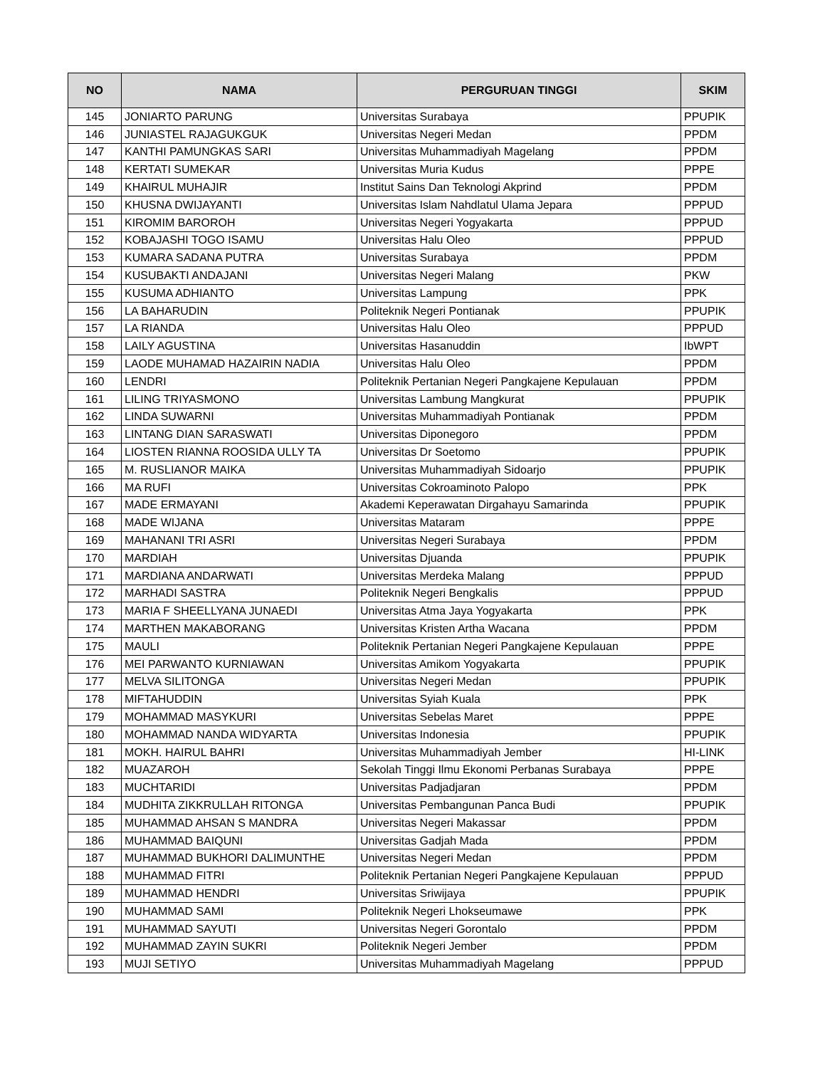| NO | NAMA | PERGURUAN TINGGI | SKIM |
| --- | --- | --- | --- |
| 145 | JONIARTO PARUNG | Universitas Surabaya | PPUPIK |
| 146 | JUNIASTEL RAJAGUKGUK | Universitas Negeri Medan | PPDM |
| 147 | KANTHI PAMUNGKAS SARI | Universitas Muhammadiyah Magelang | PPDM |
| 148 | KERTATI SUMEKAR | Universitas Muria Kudus | PPPE |
| 149 | KHAIRUL MUHAJIR | Institut Sains Dan Teknologi Akprind | PPDM |
| 150 | KHUSNA DWIJAYANTI | Universitas Islam Nahdlatul Ulama Jepara | PPPUD |
| 151 | KIROMIM BAROROH | Universitas Negeri Yogyakarta | PPPUD |
| 152 | KOBAJASHI TOGO ISAMU | Universitas Halu Oleo | PPPUD |
| 153 | KUMARA SADANA PUTRA | Universitas Surabaya | PPDM |
| 154 | KUSUBAKTI ANDAJANI | Universitas Negeri Malang | PKW |
| 155 | KUSUMA ADHIANTO | Universitas Lampung | PPK |
| 156 | LA BAHARUDIN | Politeknik Negeri Pontianak | PPUPIK |
| 157 | LA RIANDA | Universitas Halu Oleo | PPPUD |
| 158 | LAILY AGUSTINA | Universitas Hasanuddin | IbWPT |
| 159 | LAODE MUHAMAD HAZAIRIN NADIA | Universitas Halu Oleo | PPDM |
| 160 | LENDRI | Politeknik Pertanian Negeri Pangkajene Kepulauan | PPDM |
| 161 | LILING TRIYASMONO | Universitas Lambung Mangkurat | PPUPIK |
| 162 | LINDA SUWARNI | Universitas Muhammadiyah Pontianak | PPDM |
| 163 | LINTANG DIAN SARASWATI | Universitas Diponegoro | PPDM |
| 164 | LIOSTEN RIANNA ROOSIDA ULLY TA | Universitas Dr Soetomo | PPUPIK |
| 165 | M. RUSLIANOR MAIKA | Universitas Muhammadiyah Sidoarjo | PPUPIK |
| 166 | MA RUFI | Universitas Cokroaminoto Palopo | PPK |
| 167 | MADE ERMAYANI | Akademi Keperawatan Dirgahayu Samarinda | PPUPIK |
| 168 | MADE WIJANA | Universitas Mataram | PPPE |
| 169 | MAHANANI TRI ASRI | Universitas Negeri Surabaya | PPDM |
| 170 | MARDIAH | Universitas Djuanda | PPUPIK |
| 171 | MARDIANA ANDARWATI | Universitas Merdeka Malang | PPPUD |
| 172 | MARHADI SASTRA | Politeknik Negeri Bengkalis | PPPUD |
| 173 | MARIA F SHEELLYANA JUNAEDI | Universitas Atma Jaya Yogyakarta | PPK |
| 174 | MARTHEN MAKABORANG | Universitas Kristen Artha Wacana | PPDM |
| 175 | MAULI | Politeknik Pertanian Negeri Pangkajene Kepulauan | PPPE |
| 176 | MEI PARWANTO KURNIAWAN | Universitas Amikom Yogyakarta | PPUPIK |
| 177 | MELVA SILITONGA | Universitas Negeri Medan | PPUPIK |
| 178 | MIFTAHUDDIN | Universitas Syiah Kuala | PPK |
| 179 | MOHAMMAD MASYKURI | Universitas Sebelas Maret | PPPE |
| 180 | MOHAMMAD NANDA WIDYARTA | Universitas Indonesia | PPUPIK |
| 181 | MOKH. HAIRUL BAHRI | Universitas Muhammadiyah Jember | HI-LINK |
| 182 | MUAZAROH | Sekolah Tinggi Ilmu Ekonomi Perbanas Surabaya | PPPE |
| 183 | MUCHTARIDI | Universitas Padjadjaran | PPDM |
| 184 | MUDHITA ZIKKRULLAH RITONGA | Universitas Pembangunan Panca Budi | PPUPIK |
| 185 | MUHAMMAD AHSAN S MANDRA | Universitas Negeri Makassar | PPDM |
| 186 | MUHAMMAD BAIQUNI | Universitas Gadjah Mada | PPDM |
| 187 | MUHAMMAD BUKHORI DALIMUNTHE | Universitas Negeri Medan | PPDM |
| 188 | MUHAMMAD FITRI | Politeknik Pertanian Negeri Pangkajene Kepulauan | PPPUD |
| 189 | MUHAMMAD HENDRI | Universitas Sriwijaya | PPUPIK |
| 190 | MUHAMMAD SAMI | Politeknik Negeri Lhokseumawe | PPK |
| 191 | MUHAMMAD SAYUTI | Universitas Negeri Gorontalo | PPDM |
| 192 | MUHAMMAD ZAYIN SUKRI | Politeknik Negeri Jember | PPDM |
| 193 | MUJI SETIYO | Universitas Muhammadiyah Magelang | PPPUD |